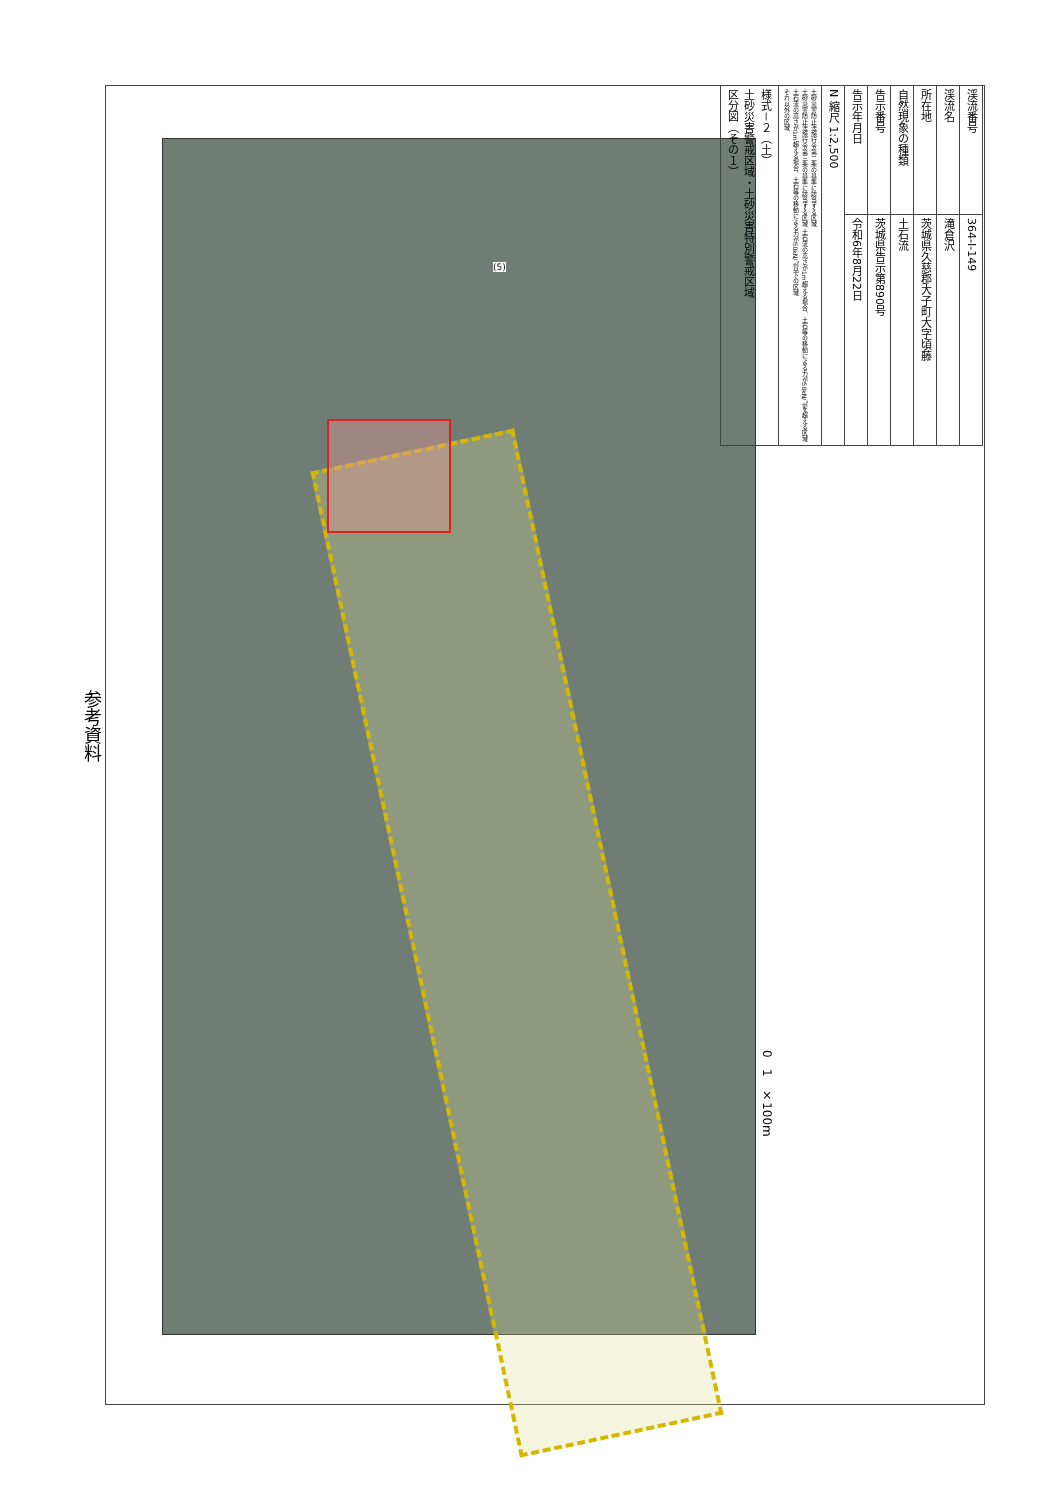参考資料
(5)
0 1 ×100m
| 渓流番号 | 364-I-149 |
| 渓流名 | 滝倉沢 |
| 所在地 | 茨城県久慈郡大子町大字頃藤 |
| 自然現象の種類 | 土石流 |
| 告示番号 | 茨城県告示第890号 |
| 告示年月日 | 令和6年8月22日 |
| N 縮尺 1:2,500 | |
| 土砂災害防止法施行令第二条の基準に該当する区域 土砂災害防止法施行令第三条の基準に該当する区域 土石流の高さが1m超える場合、土石等の移動による力が50kN/㎡を超える区域 土石流の高さが1m超える場合、土石等の移動による力が50kN/㎡以下の区域 それ以外の区域 | |
| 様式－２（土） 土砂災害警戒区域・土砂災害特別警戒区域 区分図（その１） | |